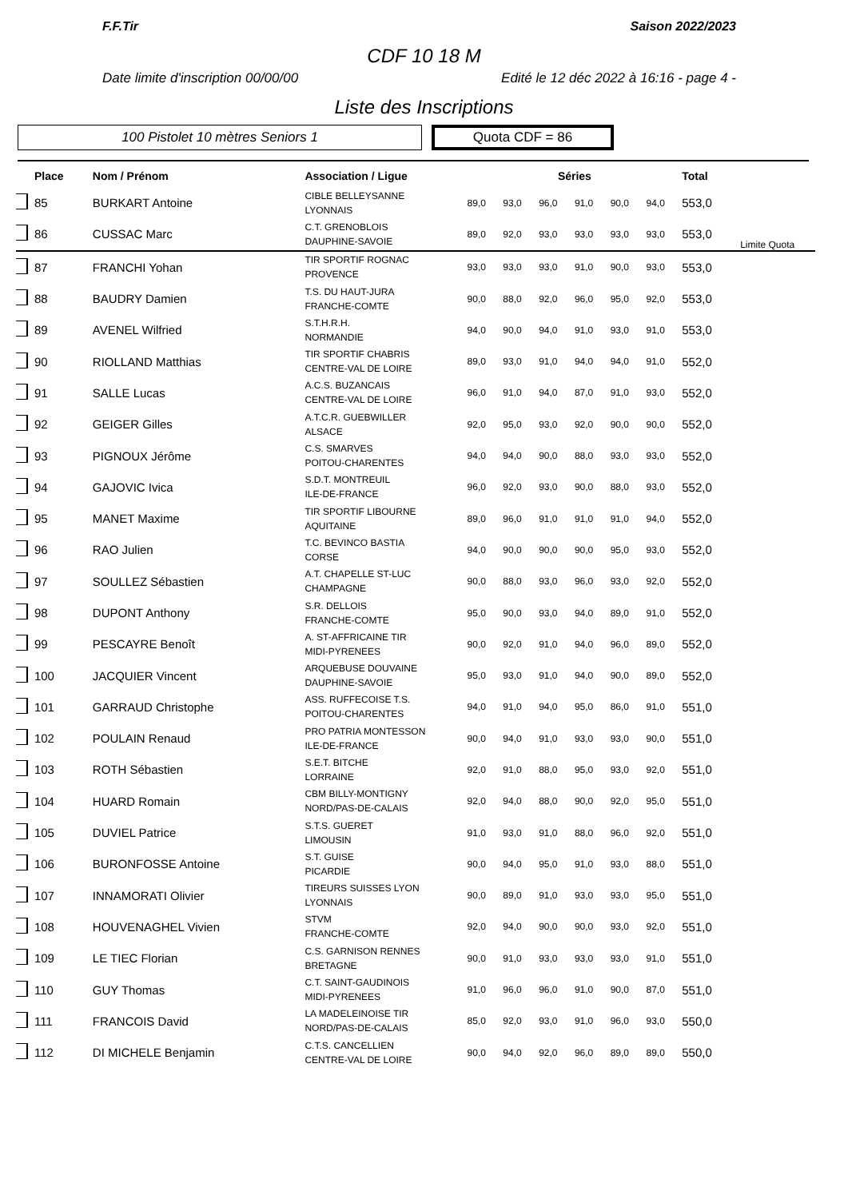F.F.Tir Saison 2022/2023
CDF 10 18 M
Date limite d'inscription 00/00/00 Edité le 12 déc 2022 à 16:16 - page 4 -
Liste des Inscriptions
100 Pistolet 10 mètres Seniors 1
Quota CDF = 86
| | Place | Nom / Prénom | Association / Ligue | Séries | | | | | | Total | |
| --- | --- | --- | --- | --- | --- | --- | --- | --- | --- | --- | --- |
| | 85 | BURKART Antoine | CIBLE BELLEYSANNE LYONNAIS | 89,0 | 93,0 | 96,0 | 91,0 | 90,0 | 94,0 | 553,0 | |
| | 86 | CUSSAC Marc | C.T. GRENOBLOIS DAUPHINE-SAVOIE | 89,0 | 92,0 | 93,0 | 93,0 | 93,0 | 93,0 | 553,0 | Limite Quota |
| | 87 | FRANCHI Yohan | TIR SPORTIF ROGNAC PROVENCE | 93,0 | 93,0 | 93,0 | 91,0 | 90,0 | 93,0 | 553,0 | |
| | 88 | BAUDRY Damien | T.S. DU HAUT-JURA FRANCHE-COMTE | 90,0 | 88,0 | 92,0 | 96,0 | 95,0 | 92,0 | 553,0 | |
| | 89 | AVENEL Wilfried | S.T.H.R.H. NORMANDIE | 94,0 | 90,0 | 94,0 | 91,0 | 93,0 | 91,0 | 553,0 | |
| | 90 | RIOLLAND Matthias | TIR SPORTIF CHABRIS CENTRE-VAL DE LOIRE | 89,0 | 93,0 | 91,0 | 94,0 | 94,0 | 91,0 | 552,0 | |
| | 91 | SALLE Lucas | A.C.S. BUZANCAIS CENTRE-VAL DE LOIRE | 96,0 | 91,0 | 94,0 | 87,0 | 91,0 | 93,0 | 552,0 | |
| | 92 | GEIGER Gilles | A.T.C.R. GUEBWILLER ALSACE | 92,0 | 95,0 | 93,0 | 92,0 | 90,0 | 90,0 | 552,0 | |
| | 93 | PIGNOUX Jérôme | C.S. SMARVES POITOU-CHARENTES | 94,0 | 94,0 | 90,0 | 88,0 | 93,0 | 93,0 | 552,0 | |
| | 94 | GAJOVIC Ivica | S.D.T. MONTREUIL ILE-DE-FRANCE | 96,0 | 92,0 | 93,0 | 90,0 | 88,0 | 93,0 | 552,0 | |
| | 95 | MANET Maxime | TIR SPORTIF LIBOURNE AQUITAINE | 89,0 | 96,0 | 91,0 | 91,0 | 91,0 | 94,0 | 552,0 | |
| | 96 | RAO Julien | T.C. BEVINCO BASTIA CORSE | 94,0 | 90,0 | 90,0 | 90,0 | 95,0 | 93,0 | 552,0 | |
| | 97 | SOULLEZ Sébastien | A.T. CHAPELLE ST-LUC CHAMPAGNE | 90,0 | 88,0 | 93,0 | 96,0 | 93,0 | 92,0 | 552,0 | |
| | 98 | DUPONT Anthony | S.R. DELLOIS FRANCHE-COMTE | 95,0 | 90,0 | 93,0 | 94,0 | 89,0 | 91,0 | 552,0 | |
| | 99 | PESCAYRE Benoît | A. ST-AFFRICAINE TIR MIDI-PYRENEES | 90,0 | 92,0 | 91,0 | 94,0 | 96,0 | 89,0 | 552,0 | |
| | 100 | JACQUIER Vincent | ARQUEBUSE DOUVAINE DAUPHINE-SAVOIE | 95,0 | 93,0 | 91,0 | 94,0 | 90,0 | 89,0 | 552,0 | |
| | 101 | GARRAUD Christophe | ASS. RUFFECOISE T.S. POITOU-CHARENTES | 94,0 | 91,0 | 94,0 | 95,0 | 86,0 | 91,0 | 551,0 | |
| | 102 | POULAIN Renaud | PRO PATRIA MONTESSON ILE-DE-FRANCE | 90,0 | 94,0 | 91,0 | 93,0 | 93,0 | 90,0 | 551,0 | |
| | 103 | ROTH Sébastien | S.E.T. BITCHE LORRAINE | 92,0 | 91,0 | 88,0 | 95,0 | 93,0 | 92,0 | 551,0 | |
| | 104 | HUARD Romain | CBM BILLY-MONTIGNY NORD/PAS-DE-CALAIS | 92,0 | 94,0 | 88,0 | 90,0 | 92,0 | 95,0 | 551,0 | |
| | 105 | DUVIEL Patrice | S.T.S. GUERET LIMOUSIN | 91,0 | 93,0 | 91,0 | 88,0 | 96,0 | 92,0 | 551,0 | |
| | 106 | BURONFOSSE Antoine | S.T. GUISE PICARDIE | 90,0 | 94,0 | 95,0 | 91,0 | 93,0 | 88,0 | 551,0 | |
| | 107 | INNAMORATI Olivier | TIREURS SUISSES LYON LYONNAIS | 90,0 | 89,0 | 91,0 | 93,0 | 93,0 | 95,0 | 551,0 | |
| | 108 | HOUVENAGHEL Vivien | STVM FRANCHE-COMTE | 92,0 | 94,0 | 90,0 | 90,0 | 93,0 | 92,0 | 551,0 | |
| | 109 | LE TIEC Florian | C.S. GARNISON RENNES BRETAGNE | 90,0 | 91,0 | 93,0 | 93,0 | 93,0 | 91,0 | 551,0 | |
| | 110 | GUY Thomas | C.T. SAINT-GAUDINOIS MIDI-PYRENEES | 91,0 | 96,0 | 96,0 | 91,0 | 90,0 | 87,0 | 551,0 | |
| | 111 | FRANCOIS David | LA MADELEINOISE TIR NORD/PAS-DE-CALAIS | 85,0 | 92,0 | 93,0 | 91,0 | 96,0 | 93,0 | 550,0 | |
| | 112 | DI MICHELE Benjamin | C.T.S. CANCELLIEN CENTRE-VAL DE LOIRE | 90,0 | 94,0 | 92,0 | 96,0 | 89,0 | 89,0 | 550,0 | |